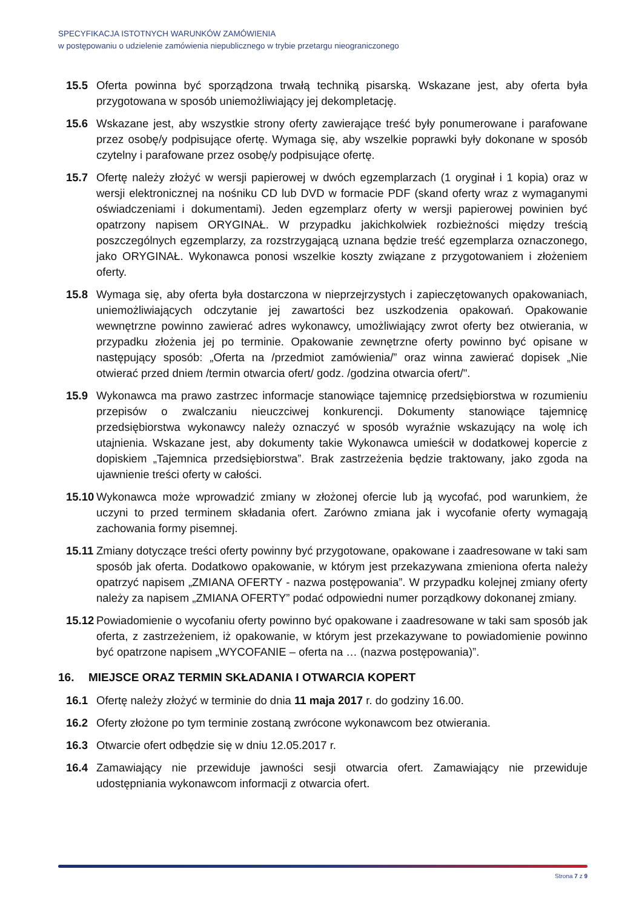SPECYFIKACJA ISTOTNYCH WARUNKÓW ZAMÓWIENIA
w postępowaniu o udzielenie zamówienia niepublicznego w trybie przetargu nieograniczonego
15.5 Oferta powinna być sporządzona trwałą techniką pisarską. Wskazane jest, aby oferta była przygotowana w sposób uniemożliwiający jej dekompletację.
15.6 Wskazane jest, aby wszystkie strony oferty zawierające treść były ponumerowane i parafowane przez osobę/y podpisujące ofertę. Wymaga się, aby wszelkie poprawki były dokonane w sposób czytelny i parafowane przez osobę/y podpisujące ofertę.
15.7 Ofertę należy złożyć w wersji papierowej w dwóch egzemplarzach (1 oryginał i 1 kopia) oraz w wersji elektronicznej na nośniku CD lub DVD w formacie PDF (skand oferty wraz z wymaganymi oświadczeniami i dokumentami). Jeden egzemplarz oferty w wersji papierowej powinien być opatrzony napisem ORYGINAŁ. W przypadku jakichkolwiek rozbieżności między treścią poszczególnych egzemplarzy, za rozstrzygającą uznana będzie treść egzemplarza oznaczonego, jako ORYGINAŁ. Wykonawca ponosi wszelkie koszty związane z przygotowaniem i złożeniem oferty.
15.8 Wymaga się, aby oferta była dostarczona w nieprzejrzystych i zapieczętowanych opakowaniach, uniemożliwiających odczytanie jej zawartości bez uszkodzenia opakowań. Opakowanie wewnętrzne powinno zawierać adres wykonawcy, umożliwiający zwrot oferty bez otwierania, w przypadku złożenia jej po terminie. Opakowanie zewnętrzne oferty powinno być opisane w następujący sposób: „Oferta na /przedmiot zamówienia/” oraz winna zawierać dopisek „Nie otwierać przed dniem /termin otwarcia ofert/ godz. /godzina otwarcia ofert/".
15.9 Wykonawca ma prawo zastrzec informacje stanowiące tajemnicę przedsiębiorstwa w rozumieniu przepisów o zwalczaniu nieuczciwej konkurencji. Dokumenty stanowiące tajemnicę przedsiębiorstwa wykonawcy należy oznaczyć w sposób wyraźnie wskazujący na wolę ich utajnienia. Wskazane jest, aby dokumenty takie Wykonawca umieścił w dodatkowej kopercie z dopiskiem „Tajemnica przedsiębiorstwa”. Brak zastrzeżenia będzie traktowany, jako zgoda na ujawnienie treści oferty w całości.
15.10
Wykonawca może wprowadzić zmiany w złożonej ofercie lub ją wycofać, pod warunkiem, że uczyni to przed terminem składania ofert. Zarówno zmiana jak i wycofanie oferty wymagają zachowania formy pisemnej.
15.11
Zmiany dotyczące treści oferty powinny być przygotowane, opakowane i zaadresowane w taki sam sposób jak oferta. Dodatkowo opakowanie, w którym jest przekazywana zmieniona oferta należy opatrzyć napisem „ZMIANA OFERTY - nazwa postępowania”. W przypadku kolejnej zmiany oferty należy za napisem „ZMIANA OFERTY” podać odpowiedni numer porządkowy dokonanej zmiany.
15.12
Powiadomienie o wycofaniu oferty powinno być opakowane i zaadresowane w taki sam sposób jak oferta, z zastrzeżeniem, iż opakowanie, w którym jest przekazywane to powiadomienie powinno być opatrzone napisem „WYCOFANIE – oferta na … (nazwa postępowania)”.
16. MIEJSCE ORAZ TERMIN SKŁADANIA I OTWARCIA KOPERT
16.1 Ofertę należy złożyć w terminie do dnia 11 maja 2017 r. do godziny 16.00.
16.2 Oferty złożone po tym terminie zostaną zwrócone wykonawcom bez otwierania.
16.3 Otwarcie ofert odbędzie się w dniu 12.05.2017 r.
16.4 Zamawiający nie przewiduje jawności sesji otwarcia ofert. Zamawiający nie przewiduje udostępniania wykonawcom informacji z otwarcia ofert.
Strona 7 z 9